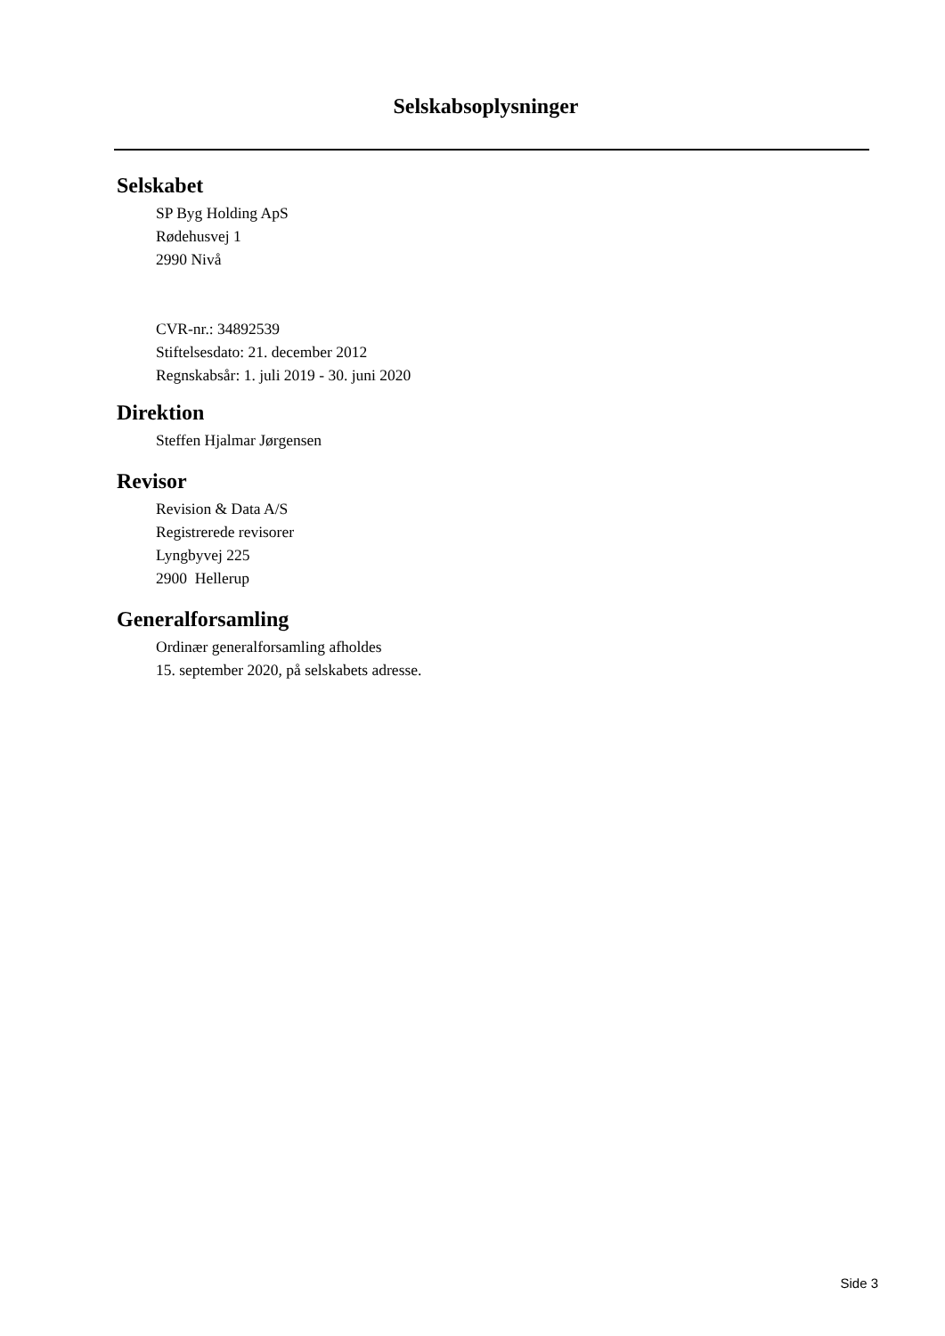Selskabsoplysninger
Selskabet
SP Byg Holding ApS
Rødehusvej 1
2990 Nivå
CVR-nr.: 34892539
Stiftelsesdato: 21. december 2012
Regnskabsår: 1. juli 2019 - 30. juni 2020
Direktion
Steffen Hjalmar Jørgensen
Revisor
Revision & Data A/S
Registrerede revisorer
Lyngbyvej 225
2900 Hellerup
Generalforsamling
Ordinær generalforsamling afholdes
15. september 2020, på selskabets adresse.
Side 3